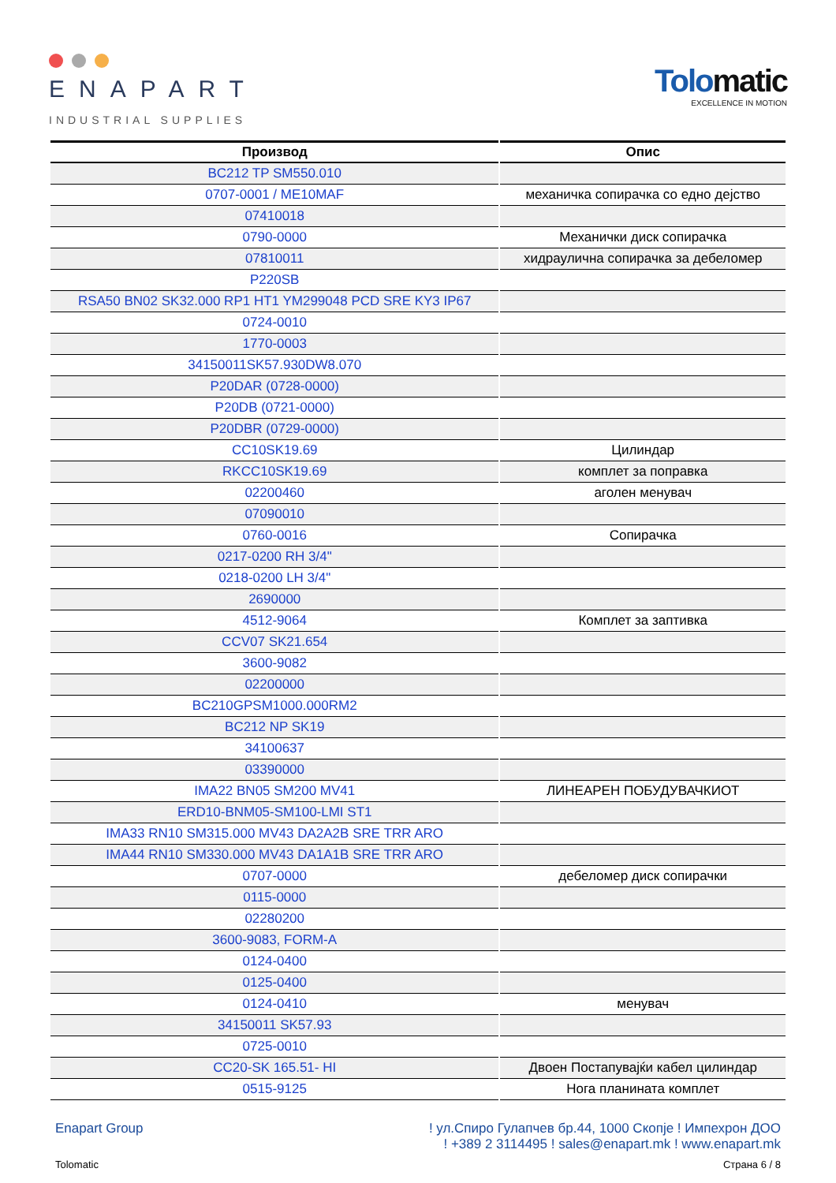ENAPART
INDUSTRIAL SUPPLIES
Tolomatic
EXCELLENCE IN MOTION
| Производ | Опис |
| --- | --- |
| BC212 TP SM550.010 | |
| 0707-0001 / ME10MAF | механичка сопирачка со едно дејство |
| 07410018 | |
| 0790-0000 | Механички диск сопирачка |
| 07810011 | хидраулична сопирачка за дебеломер |
| P220SB | |
| RSA50 BN02 SK32.000 RP1 HT1 YM299048 PCD SRE KY3 IP67 | |
| 0724-0010 | |
| 1770-0003 | |
| 34150011SK57.930DW8.070 | |
| P20DAR (0728-0000) | |
| P20DB (0721-0000) | |
| P20DBR (0729-0000) | |
| CC10SK19.69 | Цилиндар |
| RKCC10SK19.69 | комплет за поправка |
| 02200460 | аголен менувач |
| 07090010 | |
| 0760-0016 | Сопирачка |
| 0217-0200 RH 3/4" | |
| 0218-0200 LH 3/4" | |
| 2690000 | |
| 4512-9064 | Комплет за заптивка |
| CCV07 SK21.654 | |
| 3600-9082 | |
| 02200000 | |
| BC210GPSM1000.000RM2 | |
| BC212 NP SK19 | |
| 34100637 | |
| 03390000 | |
| IMA22 BN05 SM200 MV41 | ЛИНЕАРЕН ПОБУДУВАЧКИОТ |
| ERD10-BNM05-SM100-LMI ST1 | |
| IMA33 RN10 SM315.000 MV43 DA2A2B SRE TRR ARO | |
| IMA44 RN10 SM330.000 MV43 DA1A1B SRE TRR ARO | |
| 0707-0000 | дебеломер диск сопирачки |
| 0115-0000 | |
| 02280200 | |
| 3600-9083, FORM-A | |
| 0124-0400 | |
| 0125-0400 | |
| 0124-0410 | менувач |
| 34150011 SK57.93 | |
| 0725-0010 | |
| CC20-SK 165.51- HI | Двоен Постапувајќи кабел цилиндар |
| 0515-9125 | Нога планината комплет |
Enapart Group ! ул.Спиро Гулапчев бр.44, 1000 Скопје ! Импехрон ДОО
! +389 2 3114495 ! sales@enapart.mk ! www.enapart.mk
Tolomatic Страна 6 / 8